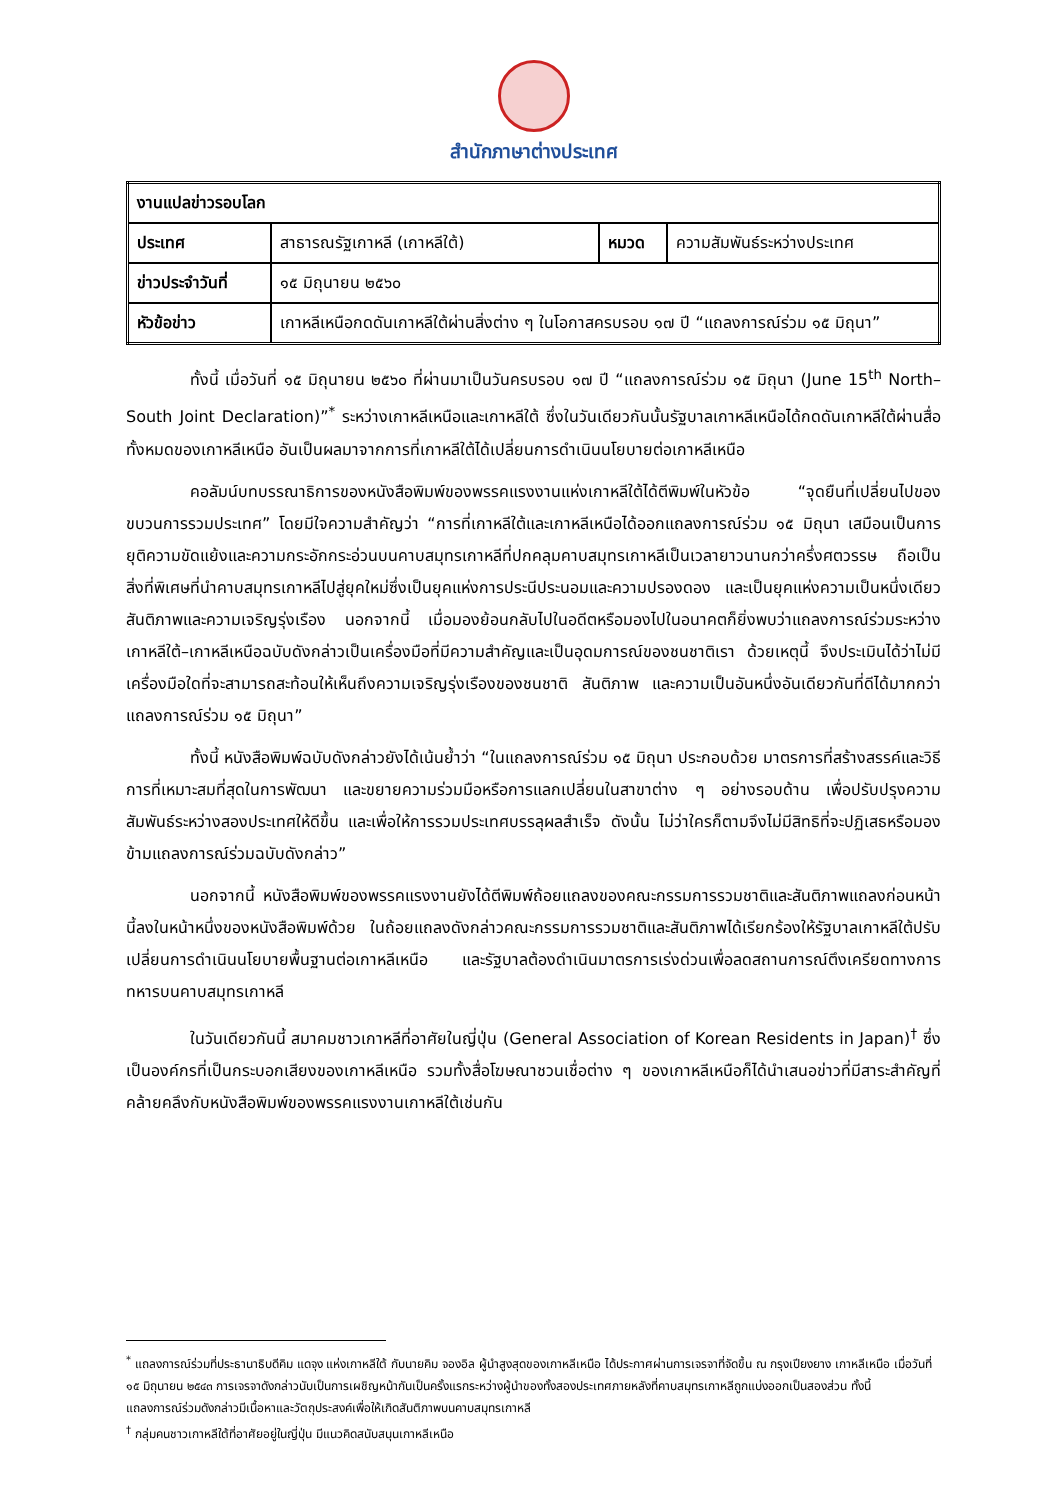สำนักภาษาต่างประเทศ
| งานแปลข่าวรอบโลก | | | |
| ประเทศ | สาธารณรัฐเกาหลี (เกาหลีใต้) | หมวด | ความสัมพันธ์ระหว่างประเทศ |
| ข่าวประจำวันที่ | ๑๕ มิถุนายน ๒๕๖๐ | | |
| หัวข้อข่าว | เกาหลีเหนือกดดันเกาหลีใต้ผ่านสิ่งต่าง ๆ ในโอกาสครบรอบ ๑๗ ปี “แถลงการณ์ร่วม ๑๕ มิถุนา” | | |
ทั้งนี้ เมื่อวันที่ ๑๕ มิถุนายน ๒๕๖๐ ที่ผ่านมาเป็นวันครบรอบ ๑๗ ปี “แถลงการณ์ร่วม ๑๕ มิถุนา (June 15<sup>th</sup> North–South Joint Declaration)”<sup>*</sup> ระหว่างเกาหลีเหนือและเกาหลีใต้ ซึ่งในวันเดียวกันนั้นรัฐบาลเกาหลีเหนือได้กดดันเกาหลีใต้ผ่านสื่อทั้งหมดของเกาหลีเหนือ อันเป็นผลมาจากการที่เกาหลีใต้ได้เปลี่ยนการดำเนินนโยบายต่อเกาหลีเหนือ
คอลัมน์บทบรรณาธิการของหนังสือพิมพ์ของพรรคแรงงานแห่งเกาหลีใต้ได้ตีพิมพ์ในหัวข้อ “จุดยืนที่เปลี่ยนไปของขบวนการรวมประเทศ” โดยมีใจความสำคัญว่า “การที่เกาหลีใต้และเกาหลีเหนือได้ออกแถลงการณ์ร่วม ๑๕ มิถุนา เสมือนเป็นการยุติความขัดแย้งและความกระอักกระอ่วนบนคาบสมุทรเกาหลีที่ปกคลุมคาบสมุทรเกาหลีเป็นเวลายาวนานกว่าครึ่งศตวรรษ ถือเป็นสิ่งที่พิเศษที่นำคาบสมุทรเกาหลีไปสู่ยุคใหม่ซึ่งเป็นยุคแห่งการประนีประนอมและความปรองดอง และเป็นยุคแห่งความเป็นหนึ่งเดียว สันติภาพและความเจริญรุ่งเรือง นอกจากนี้ เมื่อมองย้อนกลับไปในอดีตหรือมองไปในอนาคตก็ยิ่งพบว่าแถลงการณ์ร่วมระหว่างเกาหลีใต้–เกาหลีเหนือฉบับดังกล่าวเป็นเครื่องมือที่มีความสำคัญและเป็นอุดมการณ์ของชนชาติเรา ด้วยเหตุนี้ จึงประเมินได้ว่าไม่มีเครื่องมือใดที่จะสามารถสะท้อนให้เห็นถึงความเจริญรุ่งเรืองของชนชาติ สันติภาพ และความเป็นอันหนึ่งอันเดียวกันที่ดีได้มากกว่าแถลงการณ์ร่วม ๑๕ มิถุนา”
ทั้งนี้ หนังสือพิมพ์ฉบับดังกล่าวยังได้เน้นย้ำว่า “ในแถลงการณ์ร่วม ๑๕ มิถุนา ประกอบด้วย มาตรการที่สร้างสรรค์และวิธีการที่เหมาะสมที่สุดในการพัฒนา และขยายความร่วมมือหรือการแลกเปลี่ยนในสาขาต่าง ๆ อย่างรอบด้าน เพื่อปรับปรุงความสัมพันธ์ระหว่างสองประเทศให้ดีขึ้น และเพื่อให้การรวมประเทศบรรลุผลสำเร็จ ดังนั้น ไม่ว่าใครก็ตามจึงไม่มีสิทธิที่จะปฏิเสธหรือมองข้ามแถลงการณ์ร่วมฉบับดังกล่าว”
นอกจากนี้ หนังสือพิมพ์ของพรรคแรงงานยังได้ตีพิมพ์ถ้อยแถลงของคณะกรรมการรวมชาติและสันติภาพแถลงก่อนหน้านี้ลงในหน้าหนึ่งของหนังสือพิมพ์ด้วย ในถ้อยแถลงดังกล่าวคณะกรรมการรวมชาติและสันติภาพได้เรียกร้องให้รัฐบาลเกาหลีใต้ปรับเปลี่ยนการดำเนินนโยบายพื้นฐานต่อเกาหลีเหนือ และรัฐบาลต้องดำเนินมาตรการเร่งด่วนเพื่อลดสถานการณ์ตึงเครียดทางการทหารบนคาบสมุทรเกาหลี
ในวันเดียวกันนี้ สมาคมชาวเกาหลีที่อาศัยในญี่ปุ่น (General Association of Korean Residents in Japan)<sup>†</sup> ซึ่งเป็นองค์กรที่เป็นกระบอกเสียงของเกาหลีเหนือ รวมทั้งสื่อโฆษณาชวนเชื่อต่าง ๆ ของเกาหลีเหนือก็ได้นำเสนอข่าวที่มีสาระสำคัญที่คล้ายคลึงกับหนังสือพิมพ์ของพรรคแรงงานเกาหลีใต้เช่นกัน
<sup>*</sup> แถลงการณ์ร่วมที่ประธานาธิบดีคิม แดจุง แห่งเกาหลีใต้ กับนายคิม จองอิล ผู้นำสูงสุดของเกาหลีเหนือ ได้ประกาศผ่านการเจรจาที่จัดขึ้น ณ กรุงเปียงยาง เกาหลีเหนือ เมื่อวันที่ ๑๕ มิถุนายน ๒๕๔๓ การเจรจาดังกล่าวนับเป็นการเผชิญหน้ากันเป็นครั้งแรกระหว่างผู้นำของทั้งสองประเทศภายหลังที่คาบสมุทรเกาหลีถูกแบ่งออกเป็นสองส่วน ทั้งนี้ แถลงการณ์ร่วมดังกล่าวมีเนื้อหาและวัตถุประสงค์เพื่อให้เกิดสันติภาพบนคาบสมุทรเกาหลี
<sup>†</sup> กลุ่มคนชาวเกาหลีใต้ที่อาศัยอยู่ในญี่ปุ่น มีแนวคิดสนับสนุนเกาหลีเหนือ